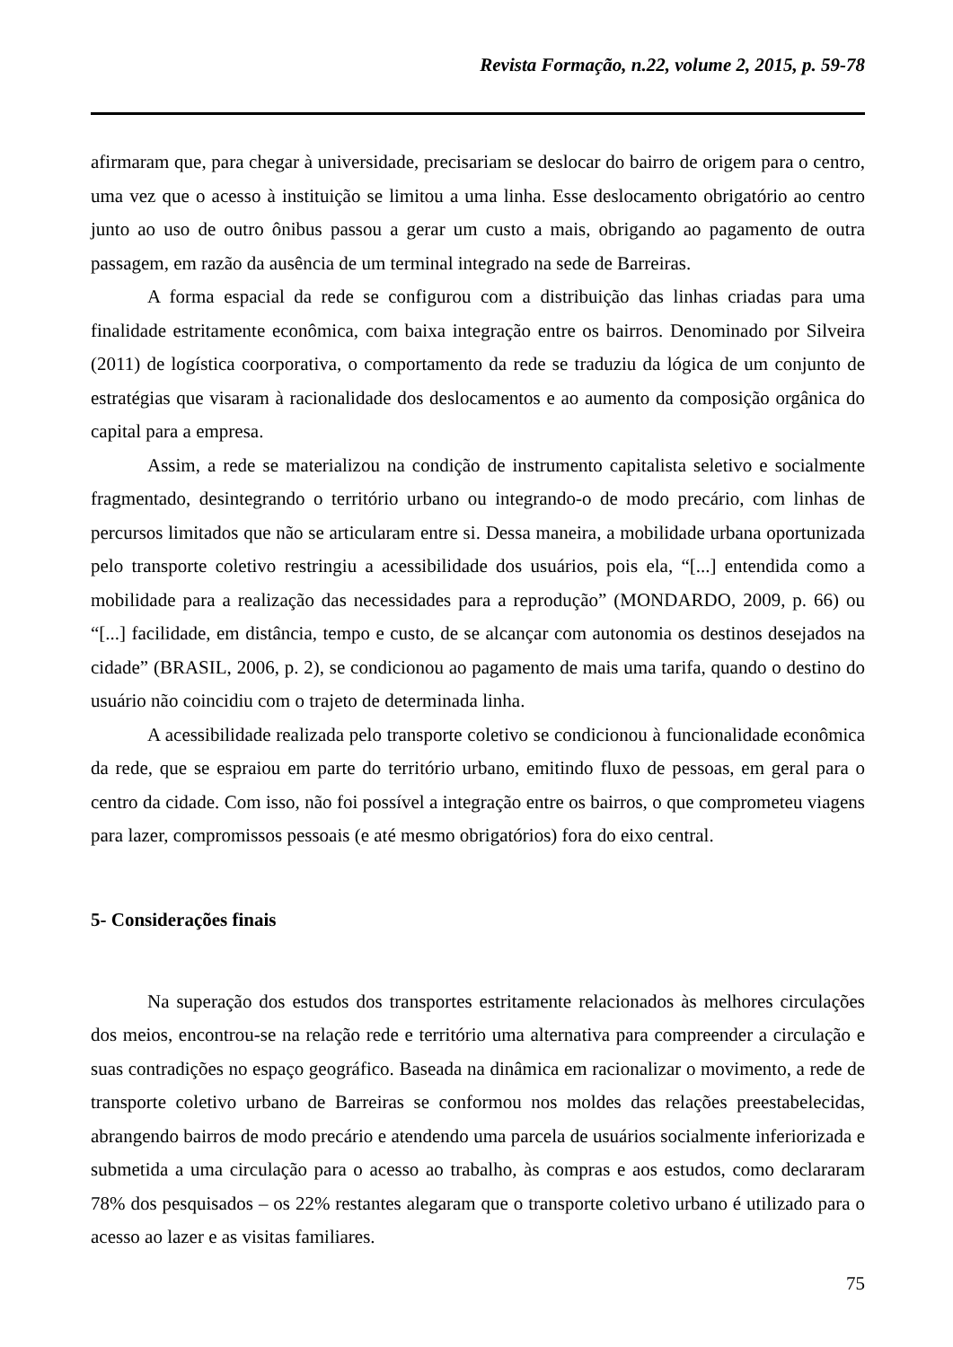Revista Formação, n.22, volume 2, 2015, p. 59-78
afirmaram que, para chegar à universidade, precisariam se deslocar do bairro de origem para o centro, uma vez que o acesso à instituição se limitou a uma linha. Esse deslocamento obrigatório ao centro junto ao uso de outro ônibus passou a gerar um custo a mais, obrigando ao pagamento de outra passagem, em razão da ausência de um terminal integrado na sede de Barreiras.
A forma espacial da rede se configurou com a distribuição das linhas criadas para uma finalidade estritamente econômica, com baixa integração entre os bairros. Denominado por Silveira (2011) de logística coorporativa, o comportamento da rede se traduziu da lógica de um conjunto de estratégias que visaram à racionalidade dos deslocamentos e ao aumento da composição orgânica do capital para a empresa.
Assim, a rede se materializou na condição de instrumento capitalista seletivo e socialmente fragmentado, desintegrando o território urbano ou integrando-o de modo precário, com linhas de percursos limitados que não se articularam entre si. Dessa maneira, a mobilidade urbana oportunizada pelo transporte coletivo restringiu a acessibilidade dos usuários, pois ela, “[...] entendida como a mobilidade para a realização das necessidades para a reprodução” (MONDARDO, 2009, p. 66) ou “[...] facilidade, em distância, tempo e custo, de se alcançar com autonomia os destinos desejados na cidade” (BRASIL, 2006, p. 2), se condicionou ao pagamento de mais uma tarifa, quando o destino do usuário não coincidiu com o trajeto de determinada linha.
A acessibilidade realizada pelo transporte coletivo se condicionou à funcionalidade econômica da rede, que se espraiou em parte do território urbano, emitindo fluxo de pessoas, em geral para o centro da cidade. Com isso, não foi possível a integração entre os bairros, o que comprometeu viagens para lazer, compromissos pessoais (e até mesmo obrigatórios) fora do eixo central.
5- Considerações finais
Na superação dos estudos dos transportes estritamente relacionados às melhores circulações dos meios, encontrou-se na relação rede e território uma alternativa para compreender a circulação e suas contradições no espaço geográfico. Baseada na dinâmica em racionalizar o movimento, a rede de transporte coletivo urbano de Barreiras se conformou nos moldes das relações preestabelecidas, abrangendo bairros de modo precário e atendendo uma parcela de usuários socialmente inferiorizada e submetida a uma circulação para o acesso ao trabalho, às compras e aos estudos, como declararam 78% dos pesquisados – os 22% restantes alegaram que o transporte coletivo urbano é utilizado para o acesso ao lazer e as visitas familiares.
75